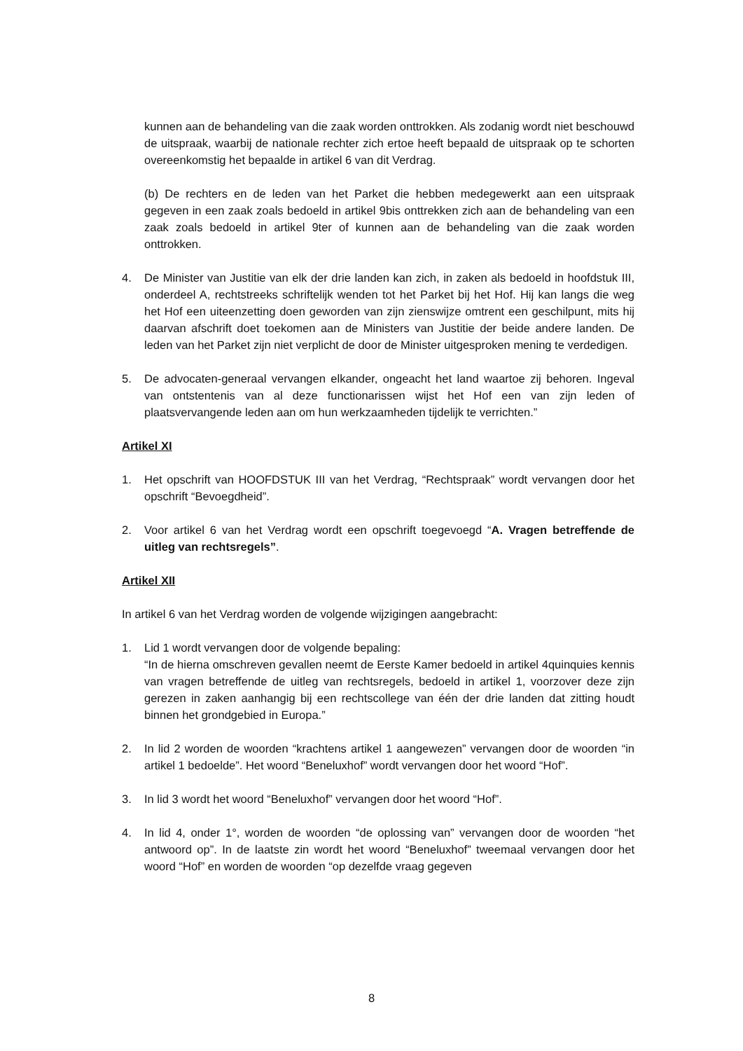kunnen aan de behandeling van die zaak worden onttrokken. Als zodanig wordt niet beschouwd de uitspraak, waarbij de nationale rechter zich ertoe heeft bepaald de uitspraak op te schorten overeenkomstig het bepaalde in artikel 6 van dit Verdrag.
(b) De rechters en de leden van het Parket die hebben medegewerkt aan een uitspraak gegeven in een zaak zoals bedoeld in artikel 9bis onttrekken zich aan de behandeling van een zaak zoals bedoeld in artikel 9ter of kunnen aan de behandeling van die zaak worden onttrokken.
4. De Minister van Justitie van elk der drie landen kan zich, in zaken als bedoeld in hoofdstuk III, onderdeel A, rechtstreeks schriftelijk wenden tot het Parket bij het Hof. Hij kan langs die weg het Hof een uiteenzetting doen geworden van zijn zienswijze omtrent een geschilpunt, mits hij daarvan afschrift doet toekomen aan de Ministers van Justitie der beide andere landen. De leden van het Parket zijn niet verplicht de door de Minister uitgesproken mening te verdedigen.
5. De advocaten-generaal vervangen elkander, ongeacht het land waartoe zij behoren. Ingeval van ontstentenis van al deze functionarissen wijst het Hof een van zijn leden of plaatsvervangende leden aan om hun werkzaamheden tijdelijk te verrichten.”
Artikel XI
1. Het opschrift van HOOFDSTUK III van het Verdrag, “Rechtspraak” wordt vervangen door het opschrift “Bevoegdheid”.
2. Voor artikel 6 van het Verdrag wordt een opschrift toegevoegd “A. Vragen betreffende de uitleg van rechtsregels”.
Artikel XII
In artikel 6 van het Verdrag worden de volgende wijzigingen aangebracht:
1. Lid 1 wordt vervangen door de volgende bepaling:
“In de hierna omschreven gevallen neemt de Eerste Kamer bedoeld in artikel 4quinquies kennis van vragen betreffende de uitleg van rechtsregels, bedoeld in artikel 1, voorzover deze zijn gerezen in zaken aanhangig bij een rechtscollege van één der drie landen dat zitting houdt binnen het grondgebied in Europa.”
2. In lid 2 worden de woorden “krachtens artikel 1 aangewezen” vervangen door de woorden “in artikel 1 bedoelde”. Het woord “Beneluxhof” wordt vervangen door het woord “Hof”.
3. In lid 3 wordt het woord “Beneluxhof” vervangen door het woord “Hof”.
4. In lid 4, onder 1°, worden de woorden “de oplossing van” vervangen door de woorden “het antwoord op”. In de laatste zin wordt het woord “Beneluxhof” tweemaal vervangen door het woord “Hof” en worden de woorden “op dezelfde vraag gegeven
8